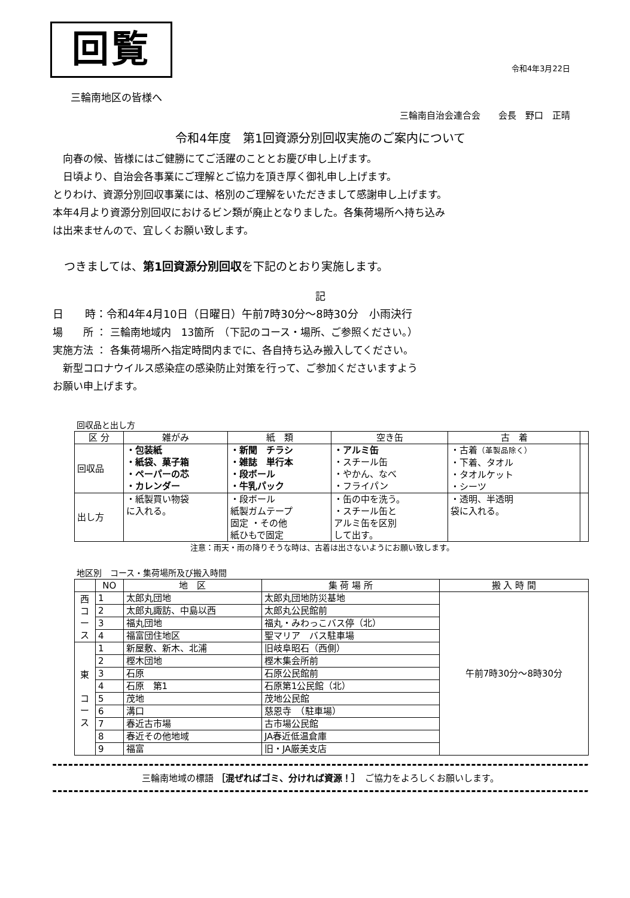回覧
令和4年3月22日
三輪南地区の皆様へ
三輪南自治会連合会　　会長　野口　正晴
令和4年度　第1回資源分別回収実施のご案内について
　向春の候、皆様にはご健勝にてご活躍のこととお慶び申し上げます。
　日頃より、自治会各事業にご理解とご協力を頂き厚く御礼申し上げます。
とりわけ、資源分別回収事業には、格別のご理解をいただきまして感謝申し上げます。
本年4月より資源分別回収におけるビン類が廃止となりました。各集荷場所へ持ち込み
は出来ませんので、宜しくお願い致します。
　つきましては、第1回資源分別回収を下記のとおり実施します。
記
日　　時：令和4年4月10日（日曜日）午前7時30分～8時30分　小雨決行
場　　所 ： 三輪南地域内　13箇所　（下記のコース・場所、ご参照ください。）
実施方法 ： 各集荷場所へ指定時間内までに、各自持ち込み搬入してください。
　新型コロナウイルス感染症の感染防止対策を行って、ご参加くださいますよう
お願い申上げます。
回収品と出し方
| 区 分 | 雑がみ | 紙 類 | 空き缶 | 古 着 | |
| --- | --- | --- | --- | --- | --- |
| 回収品 | ・包装紙 ・紙袋、菓子箱 ・ペーパーの芯 ・カレンダー | ・新聞 チラシ ・雑誌 単行本 ・段ボール ・牛乳パック | ・アルミ缶 ・スチール缶 ・やかん、なべ ・フライパン | ・古着 （革製品除く） ・下着、タオル ・タオルケット ・シーツ | |
| 出し方 | ・紙製買い物袋 に入れる。 | ・段ボール 紙製ガムテープ 固定 ・その他 紙ひもで固定 | ・缶の中を洗う。 ・スチール缶と アルミ缶を区別 して出す。 | ・透明、半透明 袋に入れる。 | |
注意：雨天・雨の降りそうな時は、古着は出さないようにお願い致します。
地区別　コース・集荷場所及び搬入時間
| | NO | 地 区 | 集 荷 場 所 | 搬 入 時 間 |
| --- | --- | --- | --- | --- |
| 西 コ ー ス | 1 | 太郎丸団地 | 太郎丸団地防災基地 | 午前7時30分～8時30分 |
| | 2 | 太郎丸諏訪、中島以西 | 太郎丸公民館前 | |
| | 3 | 福丸団地 | 福丸・みわっこバス停（北） | |
| | 4 | 福富団住地区 | 聖マリア バス駐車場 | |
| 東 コ ー ス | 1 | 新屋敷、新木、北浦 | 旧岐阜昭石（西側） | |
| | 2 | 樫木団地 | 樫木集会所前 | |
| | 3 | 石原 | 石原公民館前 | |
| | 4 | 石原 第1 | 石原第1公民館（北） | |
| | 5 | 茂地 | 茂地公民館 | |
| | 6 | 溝口 | 慈恩寺 （駐車場） | |
| | 7 | 春近古市場 | 古市場公民館 | |
| | 8 | 春近その他地域 | JA春近低温倉庫 | |
| | 9 | 福富 | 旧・JA厳美支店 | |
三輪南地域の標語 ［混ぜればゴミ、分ければ資源！］　ご協力をよろしくお願いします。